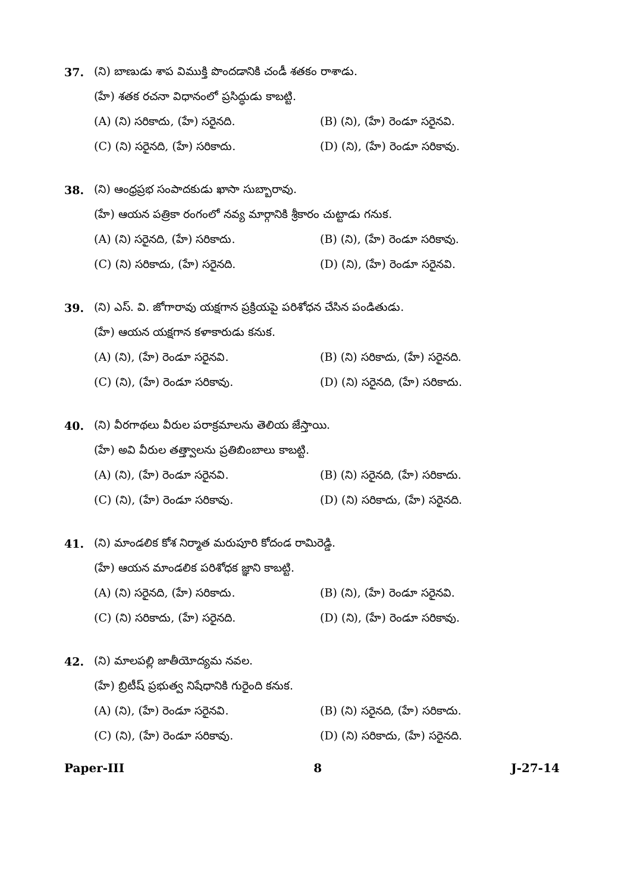37. (ని) బాణుడు శాప విముక్తి పొందడానికి చండీ శతకం రాశాడు.
(హే) శతక రచనా విధానంలో ప్రసిద్ధుడు కాబట్టి.
(A) (ని) సరికాదు, (హే) సరైనది. (B) (ని), (హే) రెండూ సరైనవి.
(C) (ని) సరైనది, (హే) సరికాదు. (D) (ని), (హే) రెండూ సరికావు.
38. (ని) ఆంధ్రప్రభ సంపాదకుడు ఖాసా సుబ్బారావు.
(హే) ఆయన పత్రికా రంగంలో నవ్య మార్గానికి శ్రీకారం చుట్టాడు గనుక.
(A) (ని) సరైనది, (హే) సరికాదు. (B) (ని), (హే) రెండూ సరికావు.
(C) (ని) సరికాదు, (హే) సరైనది. (D) (ని), (హే) రెండూ సరైనవి.
39. (ని) ఎస్. వి. జోగారావు యక్షగాన ప్రక్రియపై పరిశోధన చేసిన పండితుడు.
(హే) ఆయన యక్షగాన కళాకారుడు కనుక.
(A) (ని), (హే) రెండూ సరైనవి. (B) (ని) సరికాదు, (హే) సరైనది.
(C) (ని), (హే) రెండూ సరికావు. (D) (ని) సరైనది, (హే) సరికాదు.
40. (ని) వీరగాథలు వీరుల పరాక్రమాలను తెలియ జేస్తాయి.
(హే) అవి వీరుల తత్త్వాలను ప్రతిబింబాలు కాబట్టి.
(A) (ని), (హే) రెండూ సరైనవి. (B) (ని) సరైనది, (హే) సరికాదు.
(C) (ని), (హే) రెండూ సరికావు. (D) (ని) సరికాదు, (హే) సరైనది.
41. (ని) మాండలిక కోశ నిర్మాత మరుపూరి కోదండ రామిరెడ్డి.
(హే) ఆయన మాండలిక పరిశోధక జ్ఞాని కాబట్టి.
(A) (ని) సరైనది, (హే) సరికాదు. (B) (ని), (హే) రెండూ సరైనవి.
(C) (ని) సరికాదు, (హే) సరైనది. (D) (ని), (హే) రెండూ సరికావు.
42. (ని) మాలపల్లి జాతీయోద్యమ నవల.
(హే) బ్రిటీష్ ప్రభుత్వ నిషేధానికి గురైంది కనుక.
(A) (ని), (హే) రెండూ సరైనవి. (B) (ని) సరైనది, (హే) సరికాదు.
(C) (ని), (హే) రెండూ సరికావు. (D) (ని) సరికాదు, (హే) సరైనది.
Paper-III 8 J-27-14